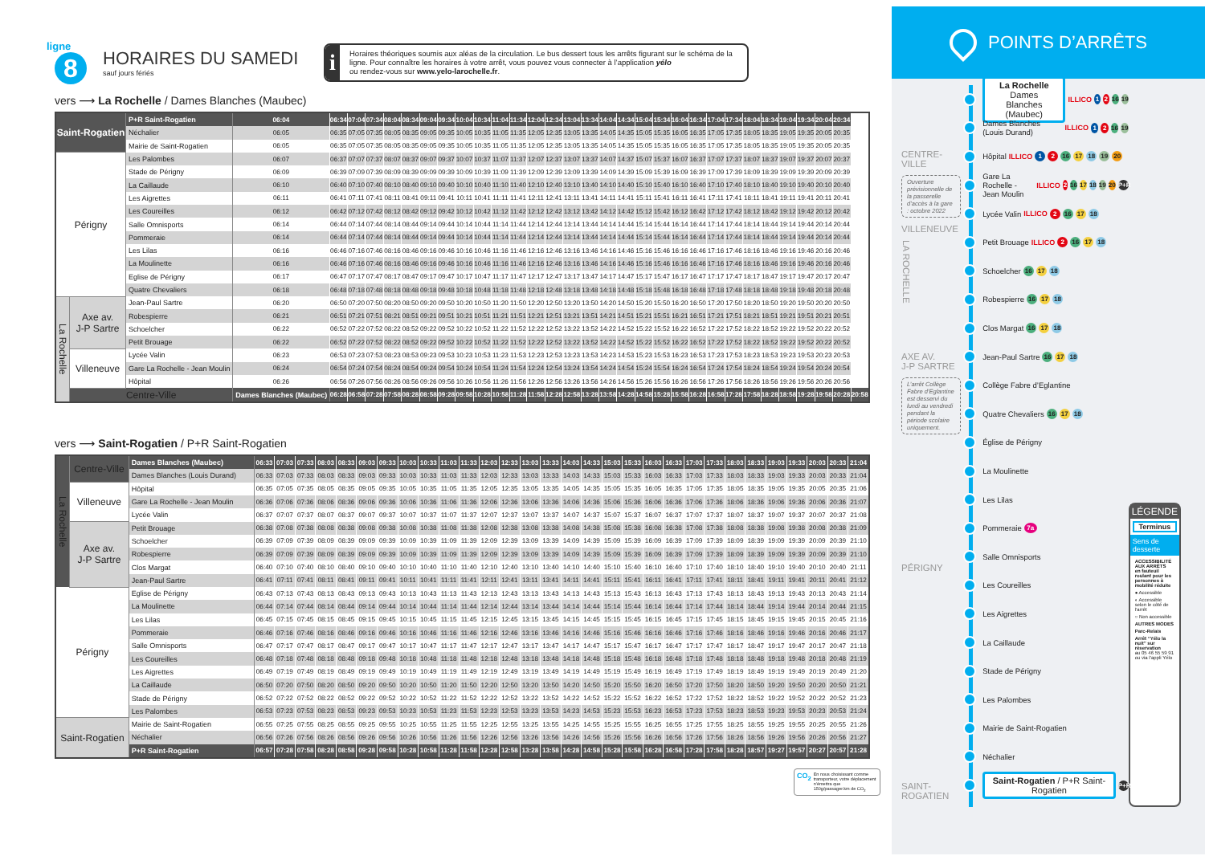ligne
8
HORAIRES DU SAMEDI
sauf jours fériés
i
Horaires théoriques soumis aux aléas de la circulation. Le bus dessert tous les arrêts figurant sur le schéma de la ligne. Pour connaître les horaires à votre arrêt, vous pouvez vous connecter à l’application yélo
ou rendez-vous sur www.yelo-larochelle.fr.
vers ⟶ La Rochelle / Dames Blanches (Maubec)
| Saint-Rogatien | | P+R Saint-Rogatien | 06:04 | 06:34 | 07:04 | 07:34 | 08:04 | 08:34 | 09:04 | 09:34 | 10:04 | 10:34 | 11:04 | 11:34 | 12:04 | 12:34 | 13:04 | 13:34 | 14:04 | 14:34 | 15:04 | 15:34 | 16:04 | 16:34 | 17:04 | 17:34 | 18:04 | 18:34 | 19:04 | 19:34 | 20:04 | 20:34 | |
| | | Néchalier | 06:05 | 06:35 | 07:05 | 07:35 | 08:05 | 08:35 | 09:05 | 09:35 | 10:05 | 10:35 | 11:05 | 11:35 | 12:05 | 12:35 | 13:05 | 13:35 | 14:05 | 14:35 | 15:05 | 15:35 | 16:05 | 16:35 | 17:05 | 17:35 | 18:05 | 18:35 | 19:05 | 19:35 | 20:05 | 20:35 | |
| | | Mairie de Saint-Rogatien | 06:05 | 06:35 | 07:05 | 07:35 | 08:05 | 08:35 | 09:05 | 09:35 | 10:05 | 10:35 | 11:05 | 11:35 | 12:05 | 12:35 | 13:05 | 13:35 | 14:05 | 14:35 | 15:05 | 15:35 | 16:05 | 16:35 | 17:05 | 17:35 | 18:05 | 18:35 | 19:05 | 19:35 | 20:05 | 20:35 | |
| Périgny | | Les Palombes | 06:07 | 06:37 | 07:07 | 07:37 | 08:07 | 08:37 | 09:07 | 09:37 | 10:07 | 10:37 | 11:07 | 11:37 | 12:07 | 12:37 | 13:07 | 13:37 | 14:07 | 14:37 | 15:07 | 15:37 | 16:07 | 16:37 | 17:07 | 17:37 | 18:07 | 18:37 | 19:07 | 19:37 | 20:07 | 20:37 | |
| | | Stade de Périgny | 06:09 | 06:39 | 07:09 | 07:39 | 08:09 | 08:39 | 09:09 | 09:39 | 10:09 | 10:39 | 11:09 | 11:39 | 12:09 | 12:39 | 13:09 | 13:39 | 14:09 | 14:39 | 15:09 | 15:39 | 16:09 | 16:39 | 17:09 | 17:39 | 18:09 | 18:39 | 19:09 | 19:39 | 20:09 | 20:39 | |
| | | La Caillaude | 06:10 | 06:40 | 07:10 | 07:40 | 08:10 | 08:40 | 09:10 | 09:40 | 10:10 | 10:40 | 11:10 | 11:40 | 12:10 | 12:40 | 13:10 | 13:40 | 14:10 | 14:40 | 15:10 | 15:40 | 16:10 | 16:40 | 17:10 | 17:40 | 18:10 | 18:40 | 19:10 | 19:40 | 20:10 | 20:40 | |
| | | Les Aigrettes | 06:11 | 06:41 | 07:11 | 07:41 | 08:11 | 08:41 | 09:11 | 09:41 | 10:11 | 10:41 | 11:11 | 11:41 | 12:11 | 12:41 | 13:11 | 13:41 | 14:11 | 14:41 | 15:11 | 15:41 | 16:11 | 16:41 | 17:11 | 17:41 | 18:11 | 18:41 | 19:11 | 19:41 | 20:11 | 20:41 | |
| | | Les Coureilles | 06:12 | 06:42 | 07:12 | 07:42 | 08:12 | 08:42 | 09:12 | 09:42 | 10:12 | 10:42 | 11:12 | 11:42 | 12:12 | 12:42 | 13:12 | 13:42 | 14:12 | 14:42 | 15:12 | 15:42 | 16:12 | 16:42 | 17:12 | 17:42 | 18:12 | 18:42 | 19:12 | 19:42 | 20:12 | 20:42 | |
| | | Salle Omnisports | 06:14 | 06:44 | 07:14 | 07:44 | 08:14 | 08:44 | 09:14 | 09:44 | 10:14 | 10:44 | 11:14 | 11:44 | 12:14 | 12:44 | 13:14 | 13:44 | 14:14 | 14:44 | 15:14 | 15:44 | 16:14 | 16:44 | 17:14 | 17:44 | 18:14 | 18:44 | 19:14 | 19:44 | 20:14 | 20:44 | |
| | | Pommeraie | 06:14 | 06:44 | 07:14 | 07:44 | 08:14 | 08:44 | 09:14 | 09:44 | 10:14 | 10:44 | 11:14 | 11:44 | 12:14 | 12:44 | 13:14 | 13:44 | 14:14 | 14:44 | 15:14 | 15:44 | 16:14 | 16:44 | 17:14 | 17:44 | 18:14 | 18:44 | 19:14 | 19:44 | 20:14 | 20:44 | |
| | | Les Lilas | 06:16 | 06:46 | 07:16 | 07:46 | 08:16 | 08:46 | 09:16 | 09:46 | 10:16 | 10:46 | 11:16 | 11:46 | 12:16 | 12:46 | 13:16 | 13:46 | 14:16 | 14:46 | 15:16 | 15:46 | 16:16 | 16:46 | 17:16 | 17:46 | 18:16 | 18:46 | 19:16 | 19:46 | 20:16 | 20:46 | |
| | | La Moulinette | 06:16 | 06:46 | 07:16 | 07:46 | 08:16 | 08:46 | 09:16 | 09:46 | 10:16 | 10:46 | 11:16 | 11:46 | 12:16 | 12:46 | 13:16 | 13:46 | 14:16 | 14:46 | 15:16 | 15:46 | 16:16 | 16:46 | 17:16 | 17:46 | 18:16 | 18:46 | 19:16 | 19:46 | 20:16 | 20:46 | |
| | | Eglise de Périgny | 06:17 | 06:47 | 07:17 | 07:47 | 08:17 | 08:47 | 09:17 | 09:47 | 10:17 | 10:47 | 11:17 | 11:47 | 12:17 | 12:47 | 13:17 | 13:47 | 14:17 | 14:47 | 15:17 | 15:47 | 16:17 | 16:47 | 17:17 | 17:47 | 18:17 | 18:47 | 19:17 | 19:47 | 20:17 | 20:47 | |
| | | Quatre Chevaliers | 06:18 | 06:48 | 07:18 | 07:48 | 08:18 | 08:48 | 09:18 | 09:48 | 10:18 | 10:48 | 11:18 | 11:48 | 12:18 | 12:48 | 13:18 | 13:48 | 14:18 | 14:48 | 15:18 | 15:48 | 16:18 | 16:48 | 17:18 | 17:48 | 18:18 | 18:48 | 19:18 | 19:48 | 20:18 | 20:48 | |
| La Rochelle | Axe av. J-P Sartre | Jean-Paul Sartre | 06:20 | 06:50 | 07:20 | 07:50 | 08:20 | 08:50 | 09:20 | 09:50 | 10:20 | 10:50 | 11:20 | 11:50 | 12:20 | 12:50 | 13:20 | 13:50 | 14:20 | 14:50 | 15:20 | 15:50 | 16:20 | 16:50 | 17:20 | 17:50 | 18:20 | 18:50 | 19:20 | 19:50 | 20:20 | 20:50 | |
| | | Robespierre | 06:21 | 06:51 | 07:21 | 07:51 | 08:21 | 08:51 | 09:21 | 09:51 | 10:21 | 10:51 | 11:21 | 11:51 | 12:21 | 12:51 | 13:21 | 13:51 | 14:21 | 14:51 | 15:21 | 15:51 | 16:21 | 16:51 | 17:21 | 17:51 | 18:21 | 18:51 | 19:21 | 19:51 | 20:21 | 20:51 | |
| | | Schoelcher | 06:22 | 06:52 | 07:22 | 07:52 | 08:22 | 08:52 | 09:22 | 09:52 | 10:22 | 10:52 | 11:22 | 11:52 | 12:22 | 12:52 | 13:22 | 13:52 | 14:22 | 14:52 | 15:22 | 15:52 | 16:22 | 16:52 | 17:22 | 17:52 | 18:22 | 18:52 | 19:22 | 19:52 | 20:22 | 20:52 | |
| | | Petit Brouage | 06:22 | 06:52 | 07:22 | 07:52 | 08:22 | 08:52 | 09:22 | 09:52 | 10:22 | 10:52 | 11:22 | 11:52 | 12:22 | 12:52 | 13:22 | 13:52 | 14:22 | 14:52 | 15:22 | 15:52 | 16:22 | 16:52 | 17:22 | 17:52 | 18:22 | 18:52 | 19:22 | 19:52 | 20:22 | 20:52 | |
| | Villeneuve | Lycée Valin | 06:23 | 06:53 | 07:23 | 07:53 | 08:23 | 08:53 | 09:23 | 09:53 | 10:23 | 10:53 | 11:23 | 11:53 | 12:23 | 12:53 | 13:23 | 13:53 | 14:23 | 14:53 | 15:23 | 15:53 | 16:23 | 16:53 | 17:23 | 17:53 | 18:23 | 18:53 | 19:23 | 19:53 | 20:23 | 20:53 | |
| | | Gare La Rochelle - Jean Moulin | 06:24 | 06:54 | 07:24 | 07:54 | 08:24 | 08:54 | 09:24 | 09:54 | 10:24 | 10:54 | 11:24 | 11:54 | 12:24 | 12:54 | 13:24 | 13:54 | 14:24 | 14:54 | 15:24 | 15:54 | 16:24 | 16:54 | 17:24 | 17:54 | 18:24 | 18:54 | 19:24 | 19:54 | 20:24 | 20:54 | |
| | | Hôpital | 06:26 | 06:56 | 07:26 | 07:56 | 08:26 | 08:56 | 09:26 | 09:56 | 10:26 | 10:56 | 11:26 | 11:56 | 12:26 | 12:56 | 13:26 | 13:56 | 14:26 | 14:56 | 15:26 | 15:56 | 16:26 | 16:56 | 17:26 | 17:56 | 18:26 | 18:56 | 19:26 | 19:56 | 20:26 | 20:56 | |
| | Centre-Ville | | Dames Blanches (Maubec) | 06:28 | 06:58 | 07:28 | 07:58 | 08:28 | 08:58 | 09:28 | 09:58 | 10:28 | 10:58 | 11:28 | 11:58 | 12:28 | 12:58 | 13:28 | 13:58 | 14:28 | 14:58 | 15:28 | 15:58 | 16:28 | 16:58 | 17:28 | 17:58 | 18:28 | 18:58 | 19:28 | 19:58 | 20:28 | 20:58 |
vers ⟶ Saint-Rogatien / P+R Saint-Rogatien
| La Rochelle | Centre-Ville | Dames Blanches (Maubec) | 06:33 | 07:03 | 07:33 | 08:03 | 08:33 | 09:03 | 09:33 | 10:03 | 10:33 | 11:03 | 11:33 | 12:03 | 12:33 | 13:03 | 13:33 | 14:03 | 14:33 | 15:03 | 15:33 | 16:03 | 16:33 | 17:03 | 17:33 | 18:03 | 18:33 | 19:03 | 19:33 | 20:03 | 20:33 | 21:04 |
| | | Dames Blanches (Louis Durand) | 06:33 | 07:03 | 07:33 | 08:03 | 08:33 | 09:03 | 09:33 | 10:03 | 10:33 | 11:03 | 11:33 | 12:03 | 12:33 | 13:03 | 13:33 | 14:03 | 14:33 | 15:03 | 15:33 | 16:03 | 16:33 | 17:03 | 17:33 | 18:03 | 18:33 | 19:03 | 19:33 | 20:03 | 20:33 | 21:04 |
| | Villeneuve | Hôpital | 06:35 | 07:05 | 07:35 | 08:05 | 08:35 | 09:05 | 09:35 | 10:05 | 10:35 | 11:05 | 11:35 | 12:05 | 12:35 | 13:05 | 13:35 | 14:05 | 14:35 | 15:05 | 15:35 | 16:05 | 16:35 | 17:05 | 17:35 | 18:05 | 18:35 | 19:05 | 19:35 | 20:05 | 20:35 | 21:06 |
| | | Gare La Rochelle - Jean Moulin | 06:36 | 07:06 | 07:36 | 08:06 | 08:36 | 09:06 | 09:36 | 10:06 | 10:36 | 11:06 | 11:36 | 12:06 | 12:36 | 13:06 | 13:36 | 14:06 | 14:36 | 15:06 | 15:36 | 16:06 | 16:36 | 17:06 | 17:36 | 18:06 | 18:36 | 19:06 | 19:36 | 20:06 | 20:36 | 21:07 |
| | | Lycée Valin | 06:37 | 07:07 | 07:37 | 08:07 | 08:37 | 09:07 | 09:37 | 10:07 | 10:37 | 11:07 | 11:37 | 12:07 | 12:37 | 13:07 | 13:37 | 14:07 | 14:37 | 15:07 | 15:37 | 16:07 | 16:37 | 17:07 | 17:37 | 18:07 | 18:37 | 19:07 | 19:37 | 20:07 | 20:37 | 21:08 |
| | Axe av. J-P Sartre | Petit Brouage | 06:38 | 07:08 | 07:38 | 08:08 | 08:38 | 09:08 | 09:38 | 10:08 | 10:38 | 11:08 | 11:38 | 12:08 | 12:38 | 13:08 | 13:38 | 14:08 | 14:38 | 15:08 | 15:38 | 16:08 | 16:38 | 17:08 | 17:38 | 18:08 | 18:38 | 19:08 | 19:38 | 20:08 | 20:38 | 21:09 |
| | | Schoelcher | 06:39 | 07:09 | 07:39 | 08:09 | 08:39 | 09:09 | 09:39 | 10:09 | 10:39 | 11:09 | 11:39 | 12:09 | 12:39 | 13:09 | 13:39 | 14:09 | 14:39 | 15:09 | 15:39 | 16:09 | 16:39 | 17:09 | 17:39 | 18:09 | 18:39 | 19:09 | 19:39 | 20:09 | 20:39 | 21:10 |
| | | Robespierre | 06:39 | 07:09 | 07:39 | 08:09 | 08:39 | 09:09 | 09:39 | 10:09 | 10:39 | 11:09 | 11:39 | 12:09 | 12:39 | 13:09 | 13:39 | 14:09 | 14:39 | 15:09 | 15:39 | 16:09 | 16:39 | 17:09 | 17:39 | 18:09 | 18:39 | 19:09 | 19:39 | 20:09 | 20:39 | 21:10 |
| | | Clos Margat | 06:40 | 07:10 | 07:40 | 08:10 | 08:40 | 09:10 | 09:40 | 10:10 | 10:40 | 11:10 | 11:40 | 12:10 | 12:40 | 13:10 | 13:40 | 14:10 | 14:40 | 15:10 | 15:40 | 16:10 | 16:40 | 17:10 | 17:40 | 18:10 | 18:40 | 19:10 | 19:40 | 20:10 | 20:40 | 21:11 |
| | | Jean-Paul Sartre | 06:41 | 07:11 | 07:41 | 08:11 | 08:41 | 09:11 | 09:41 | 10:11 | 10:41 | 11:11 | 11:41 | 12:11 | 12:41 | 13:11 | 13:41 | 14:11 | 14:41 | 15:11 | 15:41 | 16:11 | 16:41 | 17:11 | 17:41 | 18:11 | 18:41 | 19:11 | 19:41 | 20:11 | 20:41 | 21:12 |
| Périgny | | Eglise de Périgny | 06:43 | 07:13 | 07:43 | 08:13 | 08:43 | 09:13 | 09:43 | 10:13 | 10:43 | 11:13 | 11:43 | 12:13 | 12:43 | 13:13 | 13:43 | 14:13 | 14:43 | 15:13 | 15:43 | 16:13 | 16:43 | 17:13 | 17:43 | 18:13 | 18:43 | 19:13 | 19:43 | 20:13 | 20:43 | 21:14 |
| | | La Moulinette | 06:44 | 07:14 | 07:44 | 08:14 | 08:44 | 09:14 | 09:44 | 10:14 | 10:44 | 11:14 | 11:44 | 12:14 | 12:44 | 13:14 | 13:44 | 14:14 | 14:44 | 15:14 | 15:44 | 16:14 | 16:44 | 17:14 | 17:44 | 18:14 | 18:44 | 19:14 | 19:44 | 20:14 | 20:44 | 21:15 |
| | | Les Lilas | 06:45 | 07:15 | 07:45 | 08:15 | 08:45 | 09:15 | 09:45 | 10:15 | 10:45 | 11:15 | 11:45 | 12:15 | 12:45 | 13:15 | 13:45 | 14:15 | 14:45 | 15:15 | 15:45 | 16:15 | 16:45 | 17:15 | 17:45 | 18:15 | 18:45 | 19:15 | 19:45 | 20:15 | 20:45 | 21:16 |
| | | Pommeraie | 06:46 | 07:16 | 07:46 | 08:16 | 08:46 | 09:16 | 09:46 | 10:16 | 10:46 | 11:16 | 11:46 | 12:16 | 12:46 | 13:16 | 13:46 | 14:16 | 14:46 | 15:16 | 15:46 | 16:16 | 16:46 | 17:16 | 17:46 | 18:16 | 18:46 | 19:16 | 19:46 | 20:16 | 20:46 | 21:17 |
| | | Salle Omnisports | 06:47 | 07:17 | 07:47 | 08:17 | 08:47 | 09:17 | 09:47 | 10:17 | 10:47 | 11:17 | 11:47 | 12:17 | 12:47 | 13:17 | 13:47 | 14:17 | 14:47 | 15:17 | 15:47 | 16:17 | 16:47 | 17:17 | 17:47 | 18:17 | 18:47 | 19:17 | 19:47 | 20:17 | 20:47 | 21:18 |
| | | Les Coureilles | 06:48 | 07:18 | 07:48 | 08:18 | 08:48 | 09:18 | 09:48 | 10:18 | 10:48 | 11:18 | 11:48 | 12:18 | 12:48 | 13:18 | 13:48 | 14:18 | 14:48 | 15:18 | 15:48 | 16:18 | 16:48 | 17:18 | 17:48 | 18:18 | 18:48 | 19:18 | 19:48 | 20:18 | 20:48 | 21:19 |
| | | Les Aigrettes | 06:49 | 07:19 | 07:49 | 08:19 | 08:49 | 09:19 | 09:49 | 10:19 | 10:49 | 11:19 | 11:49 | 12:19 | 12:49 | 13:19 | 13:49 | 14:19 | 14:49 | 15:19 | 15:49 | 16:19 | 16:49 | 17:19 | 17:49 | 18:19 | 18:49 | 19:19 | 19:49 | 20:19 | 20:49 | 21:20 |
| | | La Caillaude | 06:50 | 07:20 | 07:50 | 08:20 | 08:50 | 09:20 | 09:50 | 10:20 | 10:50 | 11:20 | 11:50 | 12:20 | 12:50 | 13:20 | 13:50 | 14:20 | 14:50 | 15:20 | 15:50 | 16:20 | 16:50 | 17:20 | 17:50 | 18:20 | 18:50 | 19:20 | 19:50 | 20:20 | 20:50 | 21:21 |
| | | Stade de Périgny | 06:52 | 07:22 | 07:52 | 08:22 | 08:52 | 09:22 | 09:52 | 10:22 | 10:52 | 11:22 | 11:52 | 12:22 | 12:52 | 13:22 | 13:52 | 14:22 | 14:52 | 15:22 | 15:52 | 16:22 | 16:52 | 17:22 | 17:52 | 18:22 | 18:52 | 19:22 | 19:52 | 20:22 | 20:52 | 21:23 |
| | | Les Palombes | 06:53 | 07:23 | 07:53 | 08:23 | 08:53 | 09:23 | 09:53 | 10:23 | 10:53 | 11:23 | 11:53 | 12:23 | 12:53 | 13:23 | 13:53 | 14:23 | 14:53 | 15:23 | 15:53 | 16:23 | 16:53 | 17:23 | 17:53 | 18:23 | 18:53 | 19:23 | 19:53 | 20:23 | 20:53 | 21:24 |
| Saint-Rogatien | | Mairie de Saint-Rogatien | 06:55 | 07:25 | 07:55 | 08:25 | 08:55 | 09:25 | 09:55 | 10:25 | 10:55 | 11:25 | 11:55 | 12:25 | 12:55 | 13:25 | 13:55 | 14:25 | 14:55 | 15:25 | 15:55 | 16:25 | 16:55 | 17:25 | 17:55 | 18:25 | 18:55 | 19:25 | 19:55 | 20:25 | 20:55 | 21:26 |
| | | Néchalier | 06:56 | 07:26 | 07:56 | 08:26 | 08:56 | 09:26 | 09:56 | 10:26 | 10:56 | 11:26 | 11:56 | 12:26 | 12:56 | 13:26 | 13:56 | 14:26 | 14:56 | 15:26 | 15:56 | 16:26 | 16:56 | 17:26 | 17:56 | 18:26 | 18:56 | 19:26 | 19:56 | 20:26 | 20:56 | 21:27 |
| | | P+R Saint-Rogatien | 06:57 | 07:28 | 07:58 | 08:28 | 08:58 | 09:28 | 09:58 | 10:28 | 10:58 | 11:28 | 11:58 | 12:28 | 12:58 | 13:28 | 13:58 | 14:28 | 14:58 | 15:28 | 15:58 | 16:28 | 16:58 | 17:28 | 17:58 | 18:28 | 18:57 | 19:27 | 19:57 | 20:27 | 20:57 | 21:28 |
CO<sub>2</sub>
En nous choisissant comme transporteur, votre déplacement n’émettra que 150g/passager.km de CO<sub>2</sub>
POINTS D’ARRÊTS
CENTRE-VILLE
Ouverture prévisionnelle de la passerelle d’accès à la gare : octobre 2022
VILLENEUVE
LA ROCHELLE
AXE AV.
J-P SARTRE
L’arrêt Collège Fabre d’Eglantine est desservi du lundi au vendredi pendant la période scolaire uniquement.
PÉRIGNY
SAINT-ROGATIEN
La Rochelle
Dames Blanches (Maubec) ILLICO 1 2 16 19
Dames Blanches (Louis Durand) ILLICO 1 2 16 19
Hôpital ILLICO 1 2 16 17 18 19 20
Gare La Rochelle - Jean Moulin ILLICO 2 16 17 18 19 20 P+R
Lycée Valin ILLICO 2 16 17 18
Petit Brouage ILLICO 2 16 17 18
Schoelcher 16 17 18
Robespierre 16 17 18
Clos Margat 16 17 18
Jean-Paul Sartre 16 17 18
Collège Fabre d’Eglantine
Quatre Chevaliers 16 17 18
Église de Périgny
La Moulinette
Les Lilas
Pommeraie 7a
Salle Omnisports
Les Coureilles
Les Aigrettes
La Caillaude
Stade de Périgny
Les Palombes
Mairie de Saint-Rogatien
Néchalier
Saint-Rogatien / P+R Saint-Rogatien P+R
LÉGENDE
Terminus
Sens de desserte
ACCESSIBILITÉ AUX ARRÊTS
en fauteuil roulant pour les personnes à mobilité réduite
● Accessible
◐ Accessible selon le côté de l’arrêt
○ Non accessible
AUTRES MODES
Parc-Relais
Arrêt “Yélo la nuit” sur réservation
au 05 46 55 59 91
ou via l’appli Yélo